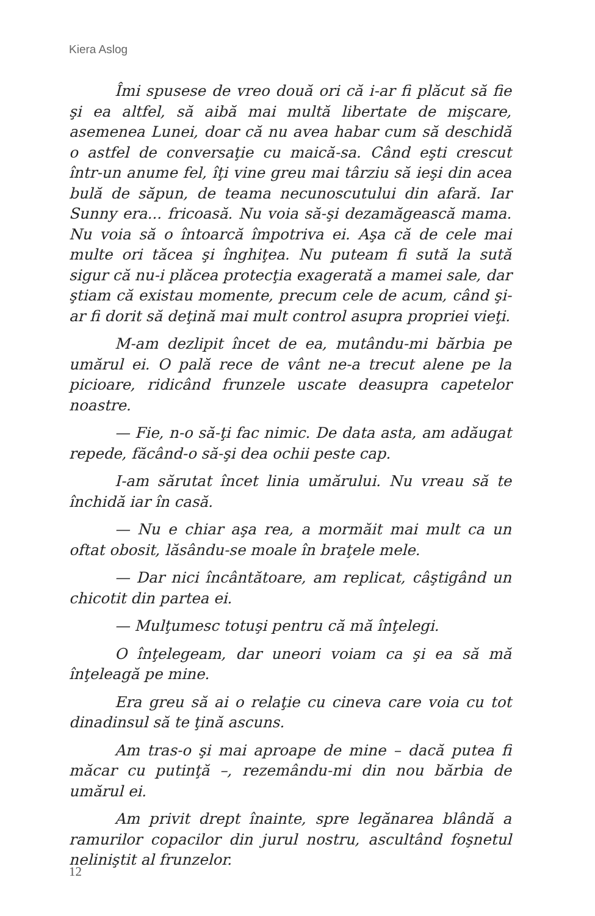Kiera Aslog
Îmi spusese de vreo două ori că i-ar fi plăcut să fie şi ea altfel, să aibă mai multă libertate de mişcare, asemenea Lunei, doar că nu avea habar cum să deschidă o astfel de conversaţie cu maică-sa. Când eşti crescut într-un anume fel, îţi vine greu mai târziu să ieşi din acea bulă de săpun, de teama necunoscutului din afară. Iar Sunny era... fricoasă. Nu voia să-şi dezamăgească mama. Nu voia să o întoarcă împotriva ei. Aşa că de cele mai multe ori tăcea şi înghiţea. Nu puteam fi sută la sută sigur că nu-i plăcea protecţia exagerată a mamei sale, dar ştiam că existau momente, precum cele de acum, când şi-ar fi dorit să deţină mai mult control asupra propriei vieţi.
M-am dezlipit încet de ea, mutându-mi bărbia pe umărul ei. O pală rece de vânt ne-a trecut alene pe la picioare, ridicând frunzele uscate deasupra capetelor noastre.
— Fie, n-o să-ţi fac nimic. De data asta, am adăugat repede, făcând-o să-şi dea ochii peste cap.
I-am sărutat încet linia umărului. Nu vreau să te închidă iar în casă.
— Nu e chiar aşa rea, a mormăit mai mult ca un oftat obosit, lăsându-se moale în braţele mele.
— Dar nici încântătoare, am replicat, câştigând un chicotit din partea ei.
— Mulţumesc totuşi pentru că mă înţelegi.
O înţelegeam, dar uneori voiam ca şi ea să mă înţeleagă pe mine.
Era greu să ai o relaţie cu cineva care voia cu tot dinadinsul să te ţină ascuns.
Am tras-o şi mai aproape de mine – dacă putea fi măcar cu putinţă –, rezemându-mi din nou bărbia de umărul ei.
Am privit drept înainte, spre legănarea blândă a ramurilor copacilor din jurul nostru, ascultând foşnetul neliniştit al frunzelor.
12